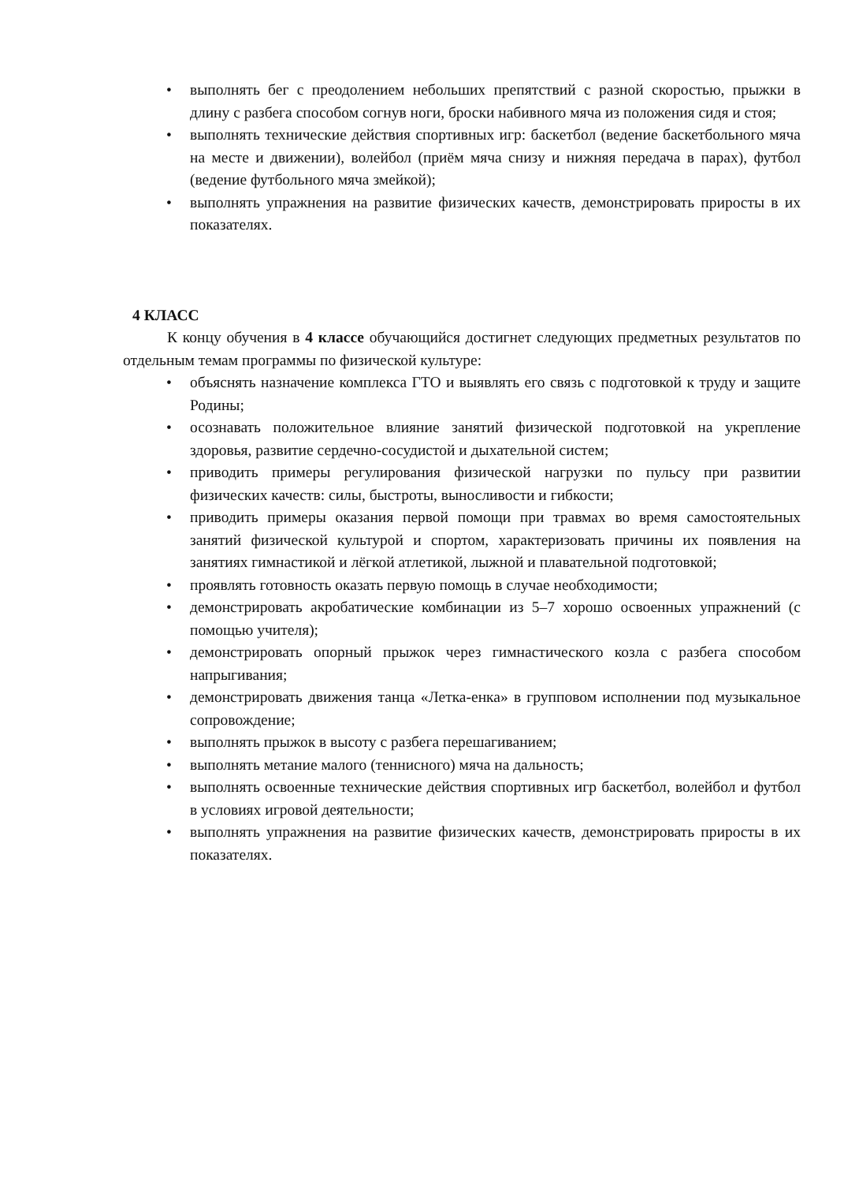• выполнять бег с преодолением небольших препятствий с разной скоростью, прыжки в длину с разбега способом согнув ноги, броски набивного мяча из положения сидя и стоя;
• выполнять технические действия спортивных игр: баскетбол (ведение баскетбольного мяча на месте и движении), волейбол (приём мяча снизу и нижняя передача в парах), футбол (ведение футбольного мяча змейкой);
• выполнять упражнения на развитие физических качеств, демонстрировать приросты в их показателях.
4 КЛАСС
К концу обучения в 4 классе обучающийся достигнет следующих предметных результатов по отдельным темам программы по физической культуре:
• объяснять назначение комплекса ГТО и выявлять его связь с подготовкой к труду и защите Родины;
• осознавать положительное влияние занятий физической подготовкой на укрепление здоровья, развитие сердечно-сосудистой и дыхательной систем;
• приводить примеры регулирования физической нагрузки по пульсу при развитии физических качеств: силы, быстроты, выносливости и гибкости;
• приводить примеры оказания первой помощи при травмах во время самостоятельных занятий физической культурой и спортом, характеризовать причины их появления на занятиях гимнастикой и лёгкой атлетикой, лыжной и плавательной подготовкой;
• проявлять готовность оказать первую помощь в случае необходимости;
• демонстрировать акробатические комбинации из 5–7 хорошо освоенных упражнений (с помощью учителя);
• демонстрировать опорный прыжок через гимнастического козла с разбега способом напрыгивания;
• демонстрировать движения танца «Летка-енка» в групповом исполнении под музыкальное сопровождение;
• выполнять прыжок в высоту с разбега перешагиванием;
• выполнять метание малого (теннисного) мяча на дальность;
• выполнять освоенные технические действия спортивных игр баскетбол, волейбол и футбол в условиях игровой деятельности;
• выполнять упражнения на развитие физических качеств, демонстрировать приросты в их показателях.